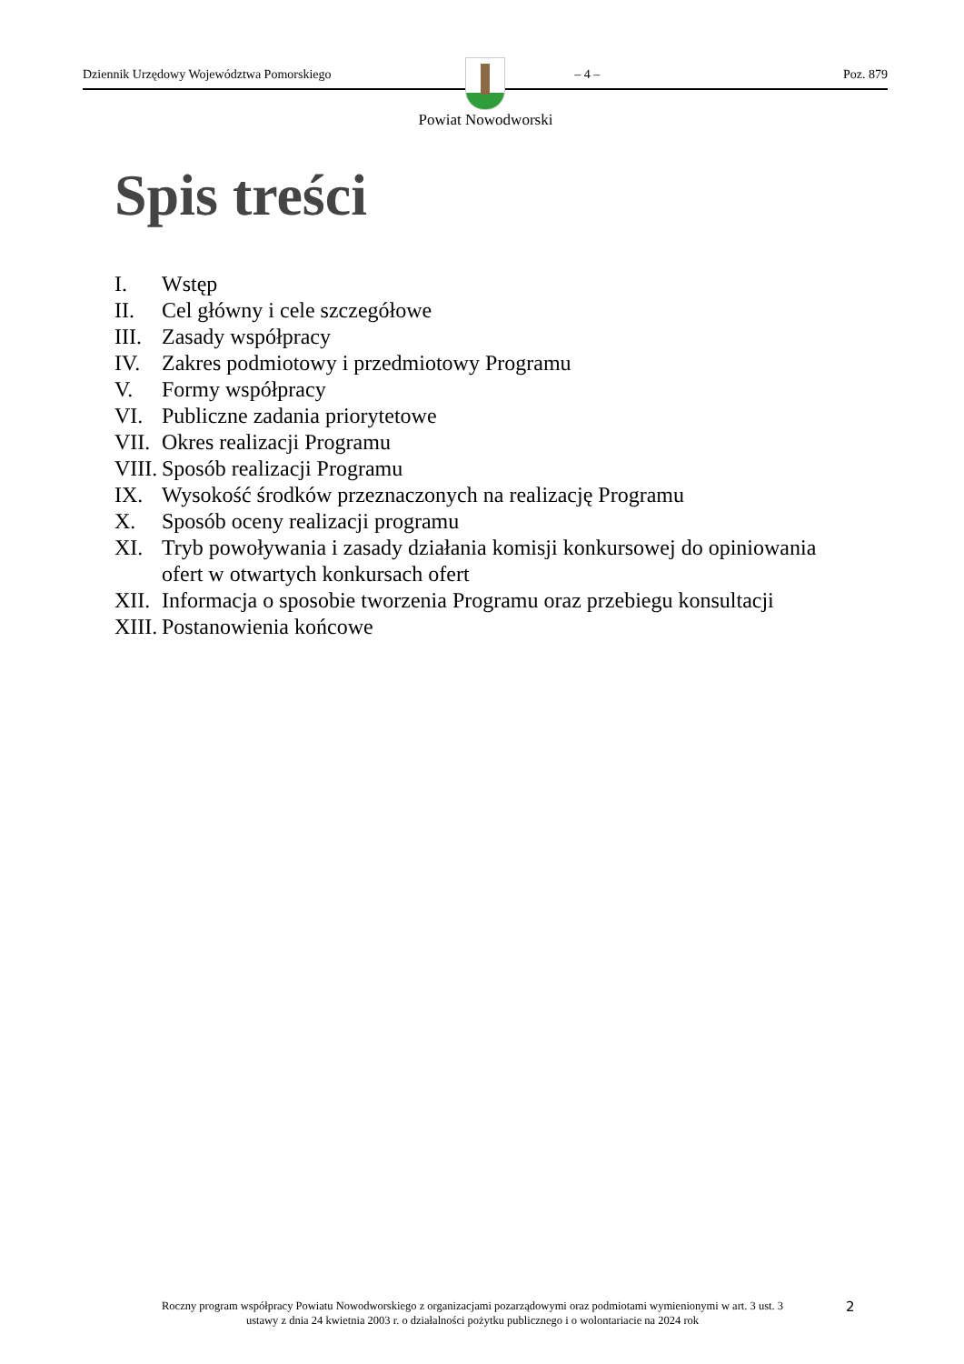Dziennik Urzędowy Województwa Pomorskiego – 4 – Poz. 879
Powiat Nowodworski
Spis treści
I. Wstęp
II. Cel główny i cele szczegółowe
III. Zasady współpracy
IV. Zakres podmiotowy i przedmiotowy Programu
V. Formy współpracy
VI. Publiczne zadania priorytetowe
VII. Okres realizacji Programu
VIII. Sposób realizacji Programu
IX. Wysokość środków przeznaczonych na realizację Programu
X. Sposób oceny realizacji programu
XI. Tryb powoływania i zasady działania komisji konkursowej do opiniowania ofert w otwartych konkursach ofert
XII. Informacja o sposobie tworzenia Programu oraz przebiegu konsultacji
XIII. Postanowienia końcowe
Roczny program współpracy Powiatu Nowodworskiego z organizacjami pozarządowymi oraz podmiotami wymienionymi w art. 3 ust. 3 ustawy z dnia 24 kwietnia 2003 r. o działalności pożytku publicznego i o wolontariacie na 2024 rok
2